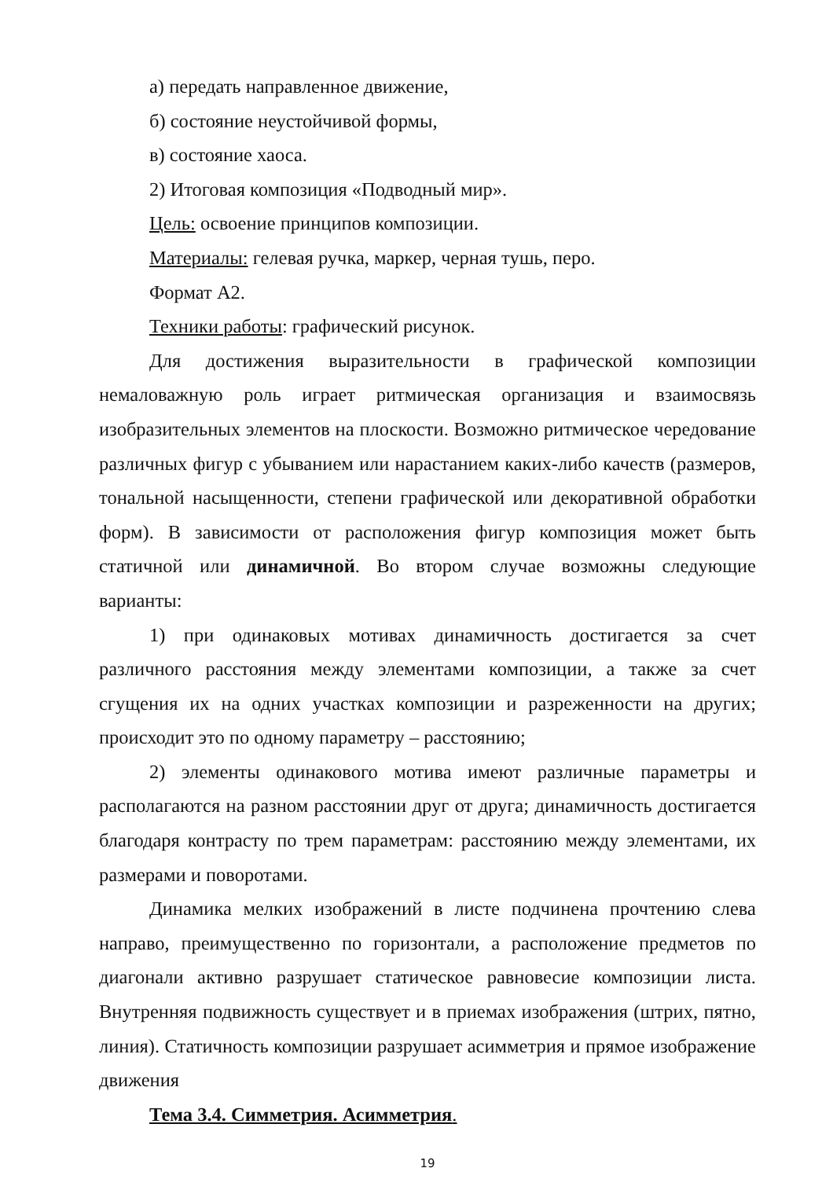а) передать направленное движение,
б) состояние неустойчивой формы,
в) состояние хаоса.
2) Итоговая композиция «Подводный мир».
Цель: освоение принципов композиции.
Материалы: гелевая ручка, маркер, черная тушь, перо.
Формат А2.
Техники работы: графический рисунок.
Для достижения выразительности в графической композиции немаловажную роль играет ритмическая организация и взаимосвязь изобразительных элементов на плоскости. Возможно ритмическое чередование различных фигур с убыванием или нарастанием каких-либо качеств (размеров, тональной насыщенности, степени графической или декоративной обработки форм). В зависимости от расположения фигур композиция может быть статичной или динамичной. Во втором случае возможны следующие варианты:
1) при одинаковых мотивах динамичность достигается за счет различного расстояния между элементами композиции, а также за счет сгущения их на одних участках композиции и разреженности на других; происходит это по одному параметру – расстоянию;
2) элементы одинакового мотива имеют различные параметры и располагаются на разном расстоянии друг от друга; динамичность достигается благодаря контрасту по трем параметрам: расстоянию между элементами, их размерами и поворотами.
Динамика мелких изображений в листе подчинена прочтению слева направо, преимущественно по горизонтали, а расположение предметов по диагонали активно разрушает статическое равновесие композиции листа. Внутренняя подвижность существует и в приемах изображения (штрих, пятно, линия). Статичность композиции разрушает асимметрия и прямое изображение движения
Тема 3.4. Симметрия. Асимметрия.
19